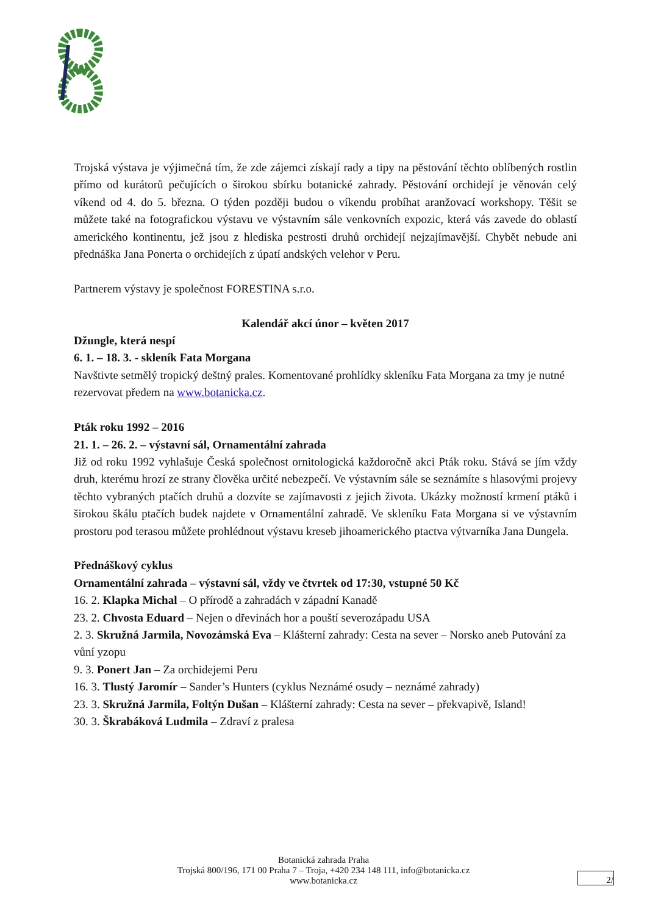Trojská výstava je výjimečná tím, že zde zájemci získají rady a tipy na pěstování těchto oblíbených rostlin přímo od kurátorů pečujících o širokou sbírku botanické zahrady. Pěstování orchidejí je věnován celý víkend od 4. do 5. března. O týden později budou o víkendu probíhat aranžovací workshopy. Těšit se můžete také na fotografickou výstavu ve výstavním sále venkovních expozic, která vás zavede do oblastí amerického kontinentu, jež jsou z hlediska pestrosti druhů orchidejí nejzajímavější. Chybět nebude ani přednáška Jana Ponerta o orchidejích z úpatí andských velehor v Peru.
Partnerem výstavy je společnost FORESTINA s.r.o.
Kalendář akcí únor – květen 2017
Džungle, která nespí
6. 1. – 18. 3. - skleník Fata Morgana
Navštivte setmělý tropický deštný prales. Komentované prohlídky skleníku Fata Morgana za tmy je nutné rezervovat předem na www.botanicka.cz.
Pták roku 1992 – 2016
21. 1. – 26. 2. – výstavní sál, Ornamentální zahrada
Již od roku 1992 vyhlašuje Česká společnost ornitologická každoročně akci Pták roku. Stává se jím vždy druh, kterému hrozí ze strany člověka určité nebezpečí. Ve výstavním sále se seznámíte s hlasovými projevy těchto vybraných ptačích druhů a dozvíte se zajímavosti z jejich života. Ukázky možností krmení ptáků i širokou škálu ptačích budek najdete v Ornamentální zahradě. Ve skleníku Fata Morgana si ve výstavním prostoru pod terasou můžete prohlédnout výstavu kreseb jihoamerického ptactva výtvarníka Jana Dungela.
Přednáškový cyklus
Ornamentální zahrada – výstavní sál, vždy ve čtvrtek od 17:30, vstupné 50 Kč
16. 2. Klapka Michal – O přírodě a zahradách v západní Kanadě
23. 2. Chvosta Eduard – Nejen o dřevinách hor a pouští severozápadu USA
2. 3. Skružná Jarmila, Novozámská Eva – Klášterní zahrady: Cesta na sever – Norsko aneb Putování za vůní yzopu
9. 3. Ponert Jan – Za orchidejemi Peru
16. 3. Tlustý Jaromír – Sander’s Hunters (cyklus Neznámé osudy – neznámé zahrady)
23. 3. Skružná Jarmila, Foltýn Dušan – Klášterní zahrady: Cesta na sever – překvapivě, Island!
30. 3. Škrabáková Ludmila – Zdraví z pralesa
Botanická zahrada Praha
Trojská 800/196, 171 00 Praha 7 – Troja, +420 234 148 111, info@botanicka.cz
www.botanicka.cz
2/